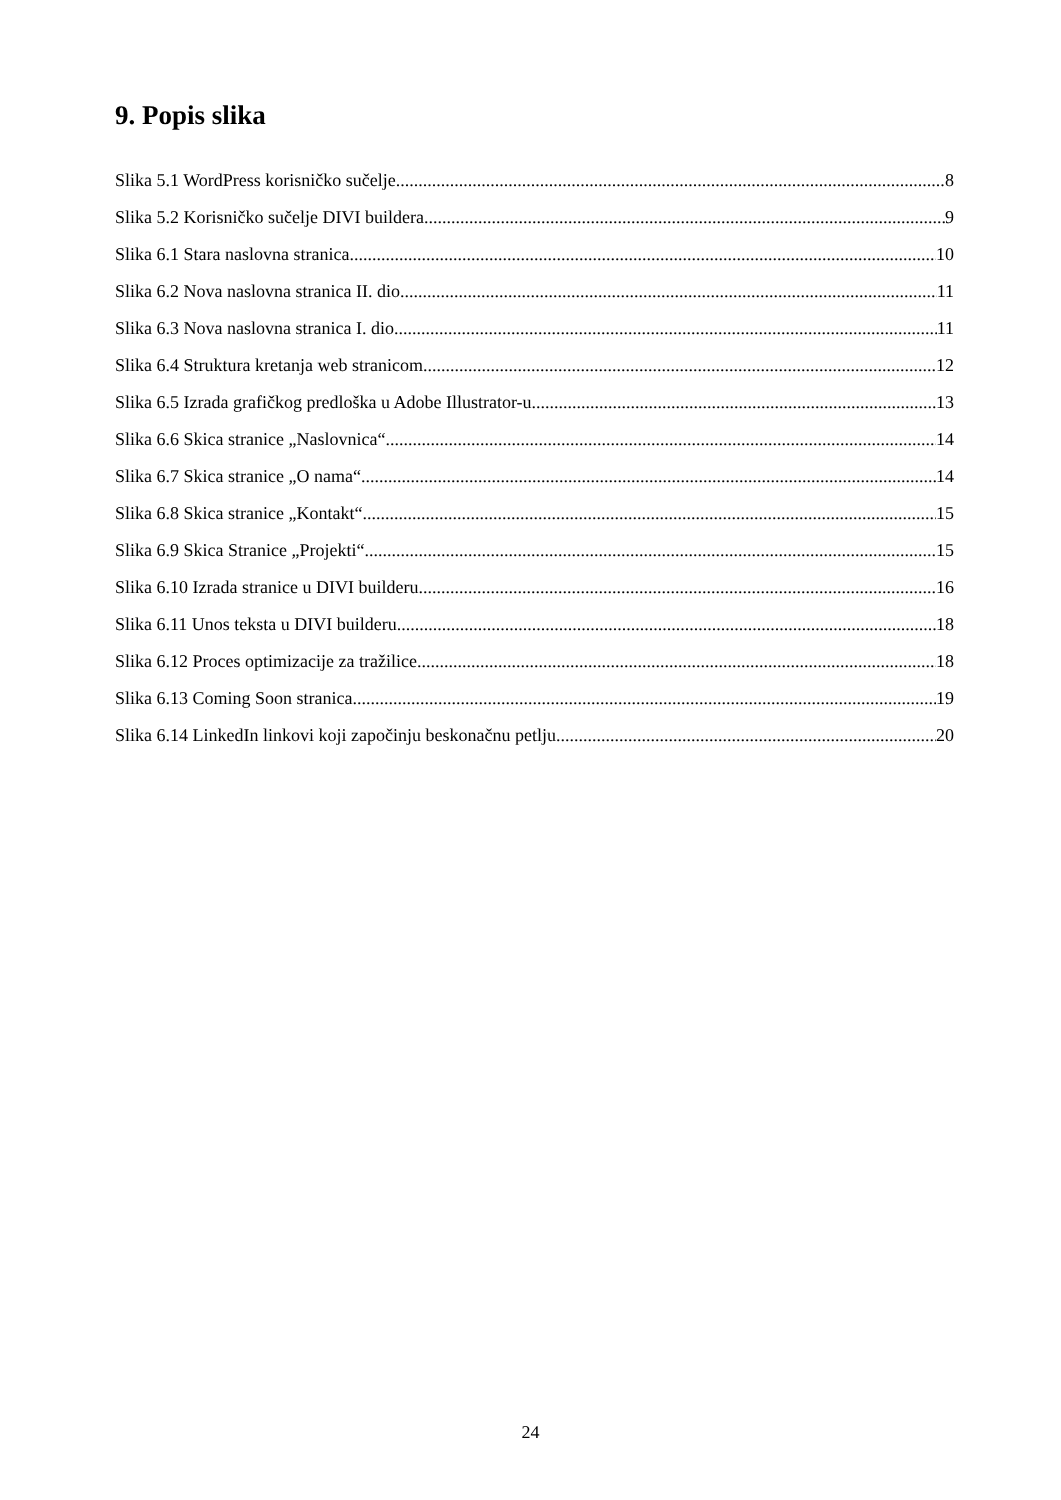9. Popis slika
Slika 5.1 WordPress korisničko sučelje 8
Slika 5.2 Korisničko sučelje DIVI buildera 9
Slika 6.1 Stara naslovna stranica 10
Slika 6.2 Nova naslovna stranica II. dio 11
Slika 6.3 Nova naslovna stranica I. dio 11
Slika 6.4 Struktura kretanja web stranicom 12
Slika 6.5 Izrada grafičkog predloška u Adobe Illustrator-u 13
Slika 6.6 Skica stranice „Naslovnica“ 14
Slika 6.7 Skica stranice „O nama“ 14
Slika 6.8 Skica stranice „Kontakt“ 15
Slika 6.9 Skica Stranice „Projekti“ 15
Slika 6.10 Izrada stranice u DIVI builderu 16
Slika 6.11 Unos teksta u DIVI builderu 18
Slika 6.12 Proces optimizacije za tražilice 18
Slika 6.13 Coming Soon stranica 19
Slika 6.14 LinkedIn linkovi koji započinju beskonačnu petlju 20
24